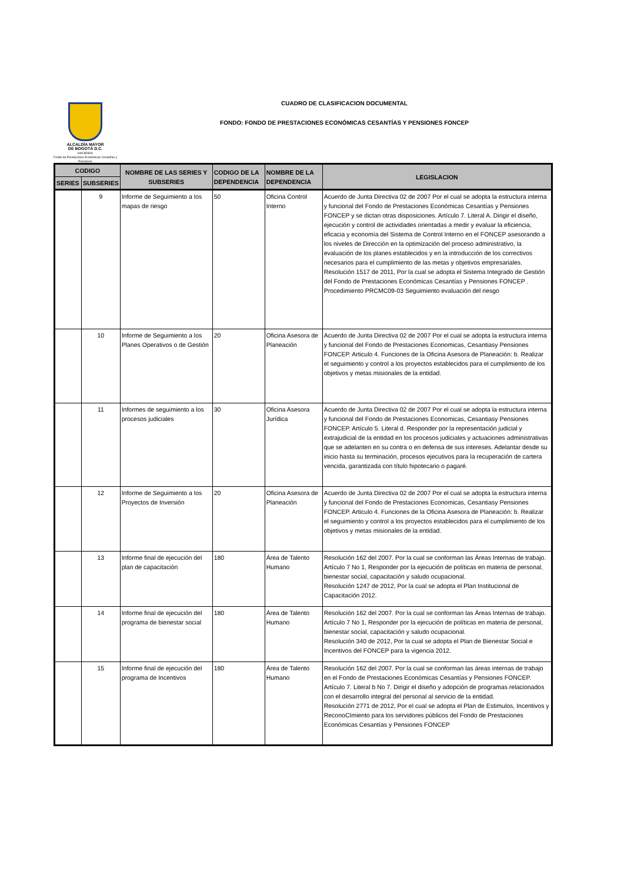ALCALDÍA MAYOR
DE BOGOTÁ D.C.
HACIENDA
Fondo de Prestaciones Económicas Cesantías y Pensiones
CUADRO DE CLASIFICACION DOCUMENTAL
FONDO: FONDO DE PRESTACIONES ECONÓMICAS CESANTÍAS Y PENSIONES FONCEP
| CODIGO | | NOMBRE DE LAS SERIES Y SUBSERIES | CODIGO DE LA DEPENDENCIA | NOMBRE DE LA DEPENDENCIA | LEGISLACION |
| --- | --- | --- | --- | --- | --- |
| SERIES | SUBSERIES | | | | |
| | 9 | Informe de Seguimiento a los mapas de riesgo | 50 | Oficina Control Interno | Acuerdo de Junta Directiva 02 de 2007 Por el cual se adopta la estructura interna y funcional del Fondo de Prestaciones Económicas Cesantías y Pensiones FONCEP y se dictan otras disposiciones. Artículo 7. Literal A. Dirigir el diseño, ejecución y control de actividades orientadas a medir y evaluar la eficiencia, eficacia y economía del Sistema de Control Interno en el FONCEP asesorando a los niveles de Dirección en la optimización del proceso administrativo, la evaluación de los planes establecidos y en la introducción de los correctivos necesarios para el cumplimiento de las metas y objetivos empresariales. Resolución 1517 de 2011, Por la cual se adopta el Sistema Integrado de Gestión del Fondo de Prestaciones Económicas Cesantías y Pensiones FONCEP . Procedimiento PRCMC09-03 Seguimiento evaluación del riesgo |
| | 10 | Informe de Seguimiento a los Planes Operativos o de Gestión | 20 | Oficina Asesora de Planeación | Acuerdo de Junta Directiva 02 de 2007 Por el cual se adopta la estructura interna y funcional del Fondo de Prestaciones Economicas, Cesantiasy Pensiones FONCEP. Articulo 4. Funciones de la Oficina Asesora de Planeación: b. Realizar el seguimiento y control a los proyectos establecidos para el cumplimiento de los objetivos y metas misionales de la entidad. |
| | 11 | Informes de seguimiento a los procesos judiciales | 30 | Oficina Asesora Jurídica | Acuerdo de Junta Directiva 02 de 2007 Por el cual se adopta la estructura interna y funcional del Fondo de Prestaciones Economicas, Cesantiasy Pensiones FONCEP. Artículo 5. Literal d. Responder por la representación judicial y extrajudicial de la entidad en los procesos judiciales y actuaciones administrativas que se adelanten en su contra o en defensa de sus intereses. Adelantar desde su inicio hasta su terminación, procesos ejecutivos para la recuperación de cartera vencida, garantizada con título hipotecario o pagaré. |
| | 12 | Informe de Seguimiento a los Proyectos de Inversión | 20 | Oficina Asesora de Planeación | Acuerdo de Junta Directiva 02 de 2007 Por el cual se adopta la estructura interna y funcional del Fondo de Prestaciones Economicas, Cesantiasy Pensiones FONCEP. Articulo 4. Funciones de la Oficina Asesora de Planeación: b. Realizar el seguimiento y control a los proyectos establecidos para el cumplimiento de los objetivos y metas misionales de la entidad. |
| | 13 | Informe final de ejecución del plan de capacitaciòn | 180 | Área de Talento Humano | Resolución 162 del 2007. Por la cual se conforman las Áreas Internas de trabajo. Artículo 7 No 1, Responder por la ejecución de políticas en materia de personal, bienestar social, capacitación y saludo ocupacional. Resolución 1247 de 2012, Por la cual se adopta el Plan Institucional de Capacitación 2012. |
| | 14 | Informe final de ejecución del programa de bienestar social | 180 | Área de Talento Humano | Resolución 162 del 2007. Por la cual se conforman las Áreas Internas de trabajo. Artículo 7 No 1, Responder por la ejecución de políticas en materia de personal, bienestar social, capacitación y saludo ocupacional. Resolución 340 de 2012, Por la cual se adopta el Plan de Bienestar Social e Incentivos del FONCEP para la vigencia 2012. |
| | 15 | Informe final de ejecución del programa de Incentivos | 180 | Área de Talento Humano | Resolución 162 del 2007. Por la cual se conforman las áreas internas de trabajo en el Fondo de Prestaciones Económicas Cesantías y Pensiones FONCEP. Artículo 7. Literal b No 7. Dirigir el diseño y adopción de programas relacionados con el desarrollo integral del personal al servicio de la entidad. Resolución 2771 de 2012, Por el cual se adopta el Plan de Estimulos, Incentivos y ReconoCImiento para los servidores públicos del Fondo de Prestaciones Económicas Cesantías y Pensiones FONCEP |